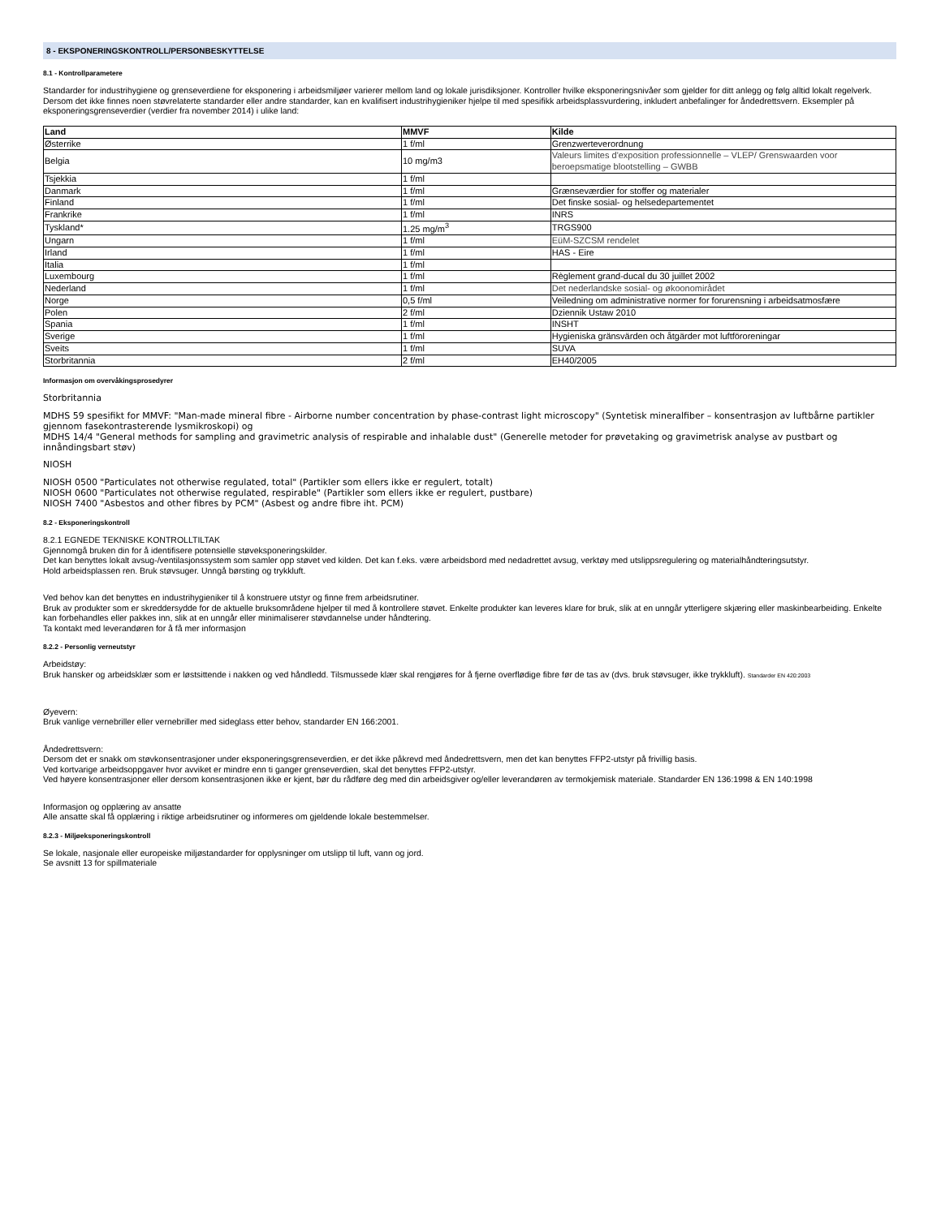8 - EKSPONERINGSKONTROLL/PERSONBESKYTTELSE
8.1 - Kontrollparametere
Standarder for industrihygiene og grenseverdiene for eksponering i arbeidsmiljøer varierer mellom land og lokale jurisdiksjoner. Kontroller hvilke eksponeringsnivåer som gjelder for ditt anlegg og følg alltid lokalt regelverk. Dersom det ikke finnes noen støvrelaterte standarder eller andre standarder, kan en kvalifisert industrihygieniker hjelpe til med spesifikk arbeidsplassvurdering, inkludert anbefalinger for åndedrettsvern. Eksempler på eksponeringsgrenseverdier (verdier fra november 2014) i ulike land:
| Land | MMVF | Kilde |
| --- | --- | --- |
| Østerrike | 1 f/ml | Grenzwerteverordnung |
| Belgia | 10 mg/m3 | Valeurs limites d'exposition professionnelle – VLEP/ Grenswaarden voor beroepsmatige blootstelling – GWBB |
| Tsjekkia | 1 f/ml | |
| Danmark | 1 f/ml | Grænseværdier for stoffer og materialer |
| Finland | 1 f/ml | Det finske sosial- og helsedepartementet |
| Frankrike | 1 f/ml | INRS |
| Tyskland* | 1.25 mg/m<sup>3</sup> | TRGS900 |
| Ungarn | 1 f/ml | EüM-SZCSM rendelet |
| Irland | 1 f/ml | HAS - Eire |
| Italia | 1 f/ml | |
| Luxembourg | 1 f/ml | Règlement grand-ducal du 30 juillet 2002 |
| Nederland | 1 f/ml | Det nederlandske sosial- og økoonomirådet |
| Norge | 0,5 f/ml | Veiledning om administrative normer for forurensning i arbeidsatmosfære |
| Polen | 2 f/ml | Dziennik Ustaw 2010 |
| Spania | 1 f/ml | INSHT |
| Sverige | 1 f/ml | Hygieniska gränsvärden och åtgärder mot luftföroreningar |
| Sveits | 1 f/ml | SUVA |
| Storbritannia | 2 f/ml | EH40/2005 |
Informasjon om overvåkingsprosedyrer
Storbritannia
MDHS 59 spesifikt for MMVF: "Man-made mineral fibre - Airborne number concentration by phase-contrast light microscopy" (Syntetisk mineralfiber – konsentrasjon av luftbårne partikler gjennom fasekontrasterende lysmikroskopi) og
MDHS 14/4 "General methods for sampling and gravimetric analysis of respirable and inhalable dust" (Generelle metoder for prøvetaking og gravimetrisk analyse av pustbart og innåndingsbart støv)
NIOSH
NIOSH 0500 "Particulates not otherwise regulated, total" (Partikler som ellers ikke er regulert, totalt)
NIOSH 0600 "Particulates not otherwise regulated, respirable" (Partikler som ellers ikke er regulert, pustbare)
NIOSH 7400 "Asbestos and other fibres by PCM" (Asbest og andre fibre iht. PCM)
8.2 - Eksponeringskontroll
8.2.1 EGNEDE TEKNISKE KONTROLLTILTAK
Gjennomgå bruken din for å identifisere potensielle støveksponeringskilder.
Det kan benyttes lokalt avsug-/ventilasjonssystem som samler opp støvet ved kilden. Det kan f.eks. være arbeidsbord med nedadrettet avsug, verktøy med utslippsregulering og materialhåndteringsutstyr.
Hold arbeidsplassen ren. Bruk støvsuger. Unngå børsting og trykkluft.
Ved behov kan det benyttes en industrihygieniker til å konstruere utstyr og finne frem arbeidsrutiner.
Bruk av produkter som er skreddersydde for de aktuelle bruksområdene hjelper til med å kontrollere støvet. Enkelte produkter kan leveres klare for bruk, slik at en unngår ytterligere skjæring eller maskinbearbeiding. Enkelte kan forbehandles eller pakkes inn, slik at en unngår eller minimaliserer støvdannelse under håndtering.
Ta kontakt med leverandøren for å få mer informasjon
8.2.2 - Personlig verneutstyr
Arbeidstøy:
Bruk hansker og arbeidsklær som er løstsittende i nakken og ved håndledd. Tilsmussede klær skal rengjøres for å fjerne overflødige fibre før de tas av (dvs. bruk støvsuger, ikke trykkluft). Standarder EN 420:2003
Øyevern:
Bruk vanlige vernebriller eller vernebriller med sideglass etter behov, standarder EN 166:2001.
Åndedrettsvern:
Dersom det er snakk om støvkonsentrasjoner under eksponeringsgrenseverdien, er det ikke påkrevd med åndedrettsvern, men det kan benyttes FFP2-utstyr på frivillig basis.
Ved kortvarige arbeidsoppgaver hvor avviket er mindre enn ti ganger grenseverdien, skal det benyttes FFP2-utstyr.
Ved høyere konsentrasjoner eller dersom konsentrasjonen ikke er kjent, bør du rådføre deg med din arbeidsgiver og/eller leverandøren av termokjemisk materiale. Standarder EN 136:1998 & EN 140:1998
Informasjon og opplæring av ansatte
Alle ansatte skal få opplæring i riktige arbeidsrutiner og informeres om gjeldende lokale bestemmelser.
8.2.3 - Miljøeksponeringskontroll
Se lokale, nasjonale eller europeiske miljøstandarder for opplysninger om utslipp til luft, vann og jord.
Se avsnitt 13 for spillmateriale